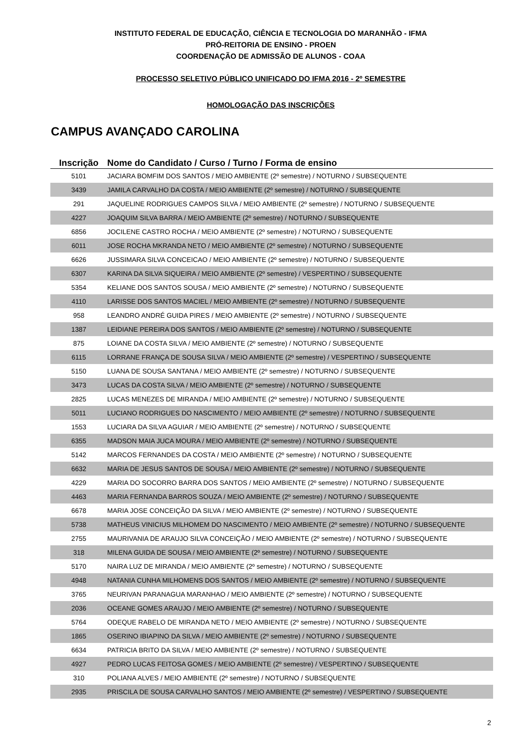INSTITUTO FEDERAL DE EDUCAÇÃO, CIÊNCIA E TECNOLOGIA DO MARANHÃO - IFMA
PRÓ-REITORIA DE ENSINO - PROEN
COORDENAÇÃO DE ADMISSÃO DE ALUNOS - COAA
PROCESSO SELETIVO PÚBLICO UNIFICADO DO IFMA 2016 - 2º SEMESTRE
HOMOLOGAÇÃO DAS INSCRIÇÕES
CAMPUS AVANÇADO CAROLINA
| Inscrição | Nome do Candidato / Curso / Turno / Forma de ensino |
| --- | --- |
| 5101 | JACIARA BOMFIM DOS SANTOS / MEIO AMBIENTE (2º semestre) / NOTURNO / SUBSEQUENTE |
| 3439 | JAMILA CARVALHO DA COSTA / MEIO AMBIENTE (2º semestre) / NOTURNO / SUBSEQUENTE |
| 291 | JAQUELINE RODRIGUES CAMPOS SILVA / MEIO AMBIENTE (2º semestre) / NOTURNO / SUBSEQUENTE |
| 4227 | JOAQUIM SILVA BARRA / MEIO AMBIENTE (2º semestre) / NOTURNO / SUBSEQUENTE |
| 6856 | JOCILENE CASTRO ROCHA / MEIO AMBIENTE (2º semestre) / NOTURNO / SUBSEQUENTE |
| 6011 | JOSE ROCHA MKRANDA NETO / MEIO AMBIENTE (2º semestre) / NOTURNO / SUBSEQUENTE |
| 6626 | JUSSIMARA SILVA CONCEICAO / MEIO AMBIENTE (2º semestre) / NOTURNO / SUBSEQUENTE |
| 6307 | KARINA DA SILVA SIQUEIRA / MEIO AMBIENTE (2º semestre) / VESPERTINO / SUBSEQUENTE |
| 5354 | KELIANE DOS SANTOS SOUSA / MEIO AMBIENTE (2º semestre) / NOTURNO / SUBSEQUENTE |
| 4110 | LARISSE DOS SANTOS MACIEL / MEIO AMBIENTE (2º semestre) / NOTURNO / SUBSEQUENTE |
| 958 | LEANDRO ANDRÉ GUIDA PIRES / MEIO AMBIENTE (2º semestre) / NOTURNO / SUBSEQUENTE |
| 1387 | LEIDIANE PEREIRA DOS SANTOS / MEIO AMBIENTE (2º semestre) / NOTURNO / SUBSEQUENTE |
| 875 | LOIANE DA COSTA SILVA / MEIO AMBIENTE (2º semestre) / NOTURNO / SUBSEQUENTE |
| 6115 | LORRANE FRANÇA DE SOUSA SILVA / MEIO AMBIENTE (2º semestre) / VESPERTINO / SUBSEQUENTE |
| 5150 | LUANA DE SOUSA SANTANA / MEIO AMBIENTE (2º semestre) / NOTURNO / SUBSEQUENTE |
| 3473 | LUCAS DA COSTA SILVA / MEIO AMBIENTE (2º semestre) / NOTURNO / SUBSEQUENTE |
| 2825 | LUCAS MENEZES DE MIRANDA / MEIO AMBIENTE (2º semestre) / NOTURNO / SUBSEQUENTE |
| 5011 | LUCIANO RODRIGUES DO NASCIMENTO / MEIO AMBIENTE (2º semestre) / NOTURNO / SUBSEQUENTE |
| 1553 | LUCIARA DA SILVA AGUIAR / MEIO AMBIENTE (2º semestre) / NOTURNO / SUBSEQUENTE |
| 6355 | MADSON MAIA JUCA MOURA / MEIO AMBIENTE (2º semestre) / NOTURNO / SUBSEQUENTE |
| 5142 | MARCOS FERNANDES DA COSTA / MEIO AMBIENTE (2º semestre) / NOTURNO / SUBSEQUENTE |
| 6632 | MARIA DE JESUS SANTOS DE SOUSA / MEIO AMBIENTE (2º semestre) / NOTURNO / SUBSEQUENTE |
| 4229 | MARIA DO SOCORRO BARRA DOS SANTOS / MEIO AMBIENTE (2º semestre) / NOTURNO / SUBSEQUENTE |
| 4463 | MARIA FERNANDA BARROS SOUZA / MEIO AMBIENTE (2º semestre) / NOTURNO / SUBSEQUENTE |
| 6678 | MARIA JOSE CONCEIÇÃO DA SILVA / MEIO AMBIENTE (2º semestre) / NOTURNO / SUBSEQUENTE |
| 5738 | MATHEUS VINICIUS MILHOMEM DO NASCIMENTO / MEIO AMBIENTE (2º semestre) / NOTURNO / SUBSEQUENTE |
| 2755 | MAURIVANIA DE ARAUJO SILVA CONCEIÇÃO / MEIO AMBIENTE (2º semestre) / NOTURNO / SUBSEQUENTE |
| 318 | MILENA GUIDA DE SOUSA / MEIO AMBIENTE (2º semestre) / NOTURNO / SUBSEQUENTE |
| 5170 | NAIRA LUZ DE MIRANDA / MEIO AMBIENTE (2º semestre) / NOTURNO / SUBSEQUENTE |
| 4948 | NATANIA CUNHA MILHOMENS DOS SANTOS / MEIO AMBIENTE (2º semestre) / NOTURNO / SUBSEQUENTE |
| 3765 | NEURIVAN PARANAGUA MARANHAO / MEIO AMBIENTE (2º semestre) / NOTURNO / SUBSEQUENTE |
| 2036 | OCEANE GOMES ARAUJO / MEIO AMBIENTE (2º semestre) / NOTURNO / SUBSEQUENTE |
| 5764 | ODEQUE RABELO DE MIRANDA NETO / MEIO AMBIENTE (2º semestre) / NOTURNO / SUBSEQUENTE |
| 1865 | OSERINO IBIAPINO DA SILVA / MEIO AMBIENTE (2º semestre) / NOTURNO / SUBSEQUENTE |
| 6634 | PATRICIA BRITO DA SILVA / MEIO AMBIENTE (2º semestre) / NOTURNO / SUBSEQUENTE |
| 4927 | PEDRO LUCAS FEITOSA GOMES / MEIO AMBIENTE (2º semestre) / VESPERTINO / SUBSEQUENTE |
| 310 | POLIANA ALVES / MEIO AMBIENTE (2º semestre) / NOTURNO / SUBSEQUENTE |
| 2935 | PRISCILA DE SOUSA CARVALHO SANTOS / MEIO AMBIENTE (2º semestre) / VESPERTINO / SUBSEQUENTE |
2